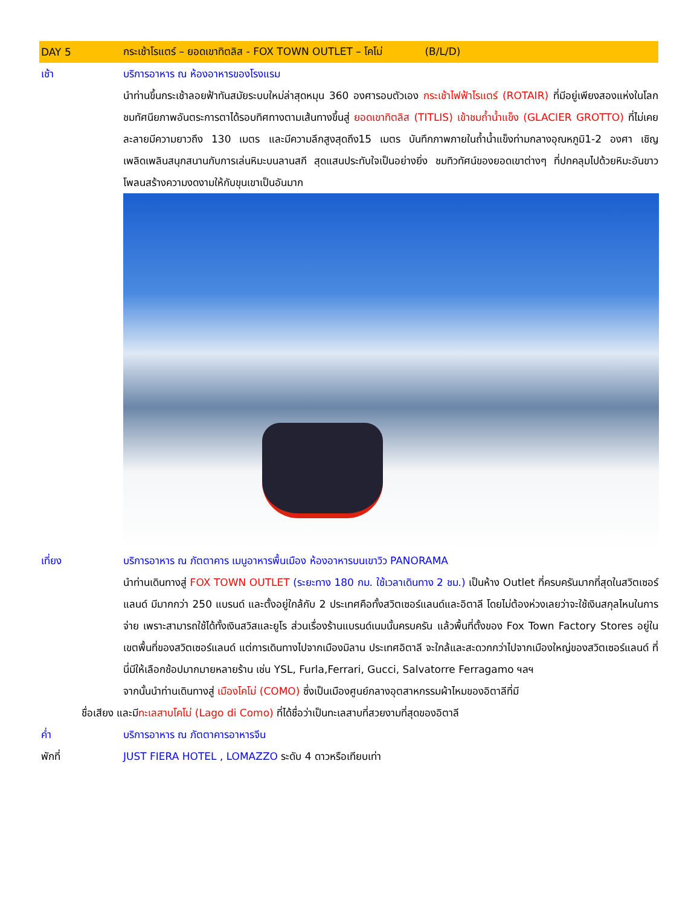DAY 5
กระเช้าโรแตร์ – ยอดเขาทิตลิส - FOX TOWN OUTLET – โคโม่ (B/L/D)
เช้า บริการอาหาร ณ ห้องอาหารของโรงแรม
นำท่านขึ้นกระเช้าลอยฟ้าทันสมัยระบบใหม่ล่าสุดหมุน 360 องศารอบตัวเอง กระเช้าไฟฟ้าโรแตร์ (ROTAIR) ที่มีอยู่เพียงสองแห่งในโลก ชมทัศนียภาพอันตระการตาได้รอบทิศทางตามเส้นทางขึ้นสู่ ยอดเขาทิตลิส (TITLIS) เข้าชมถ้ำน้ำแข็ง (GLACIER GROTTO) ที่ไม่เคยละลายมีความยาวถึง 130 เมตร และมีความลึกสูงสุดถึง15 เมตร บันทึกภาพภายในถ้ำน้ำแข็งท่ามกลางอุณหภูมิ1-2 องศา เชิญเพลิดเพลินสนุกสนานกับการเล่นหิมะบนลานสกี สุดแสนประทับใจเป็นอย่างยิ่ง ชมทิวทัศน์ของยอดเขาต่างๆ ที่ปกคลุมไปด้วยหิมะอันขาวโพลนสร้างความงดงามให้กับขุนเขาเป็นอันมาก
เที่ยง บริการอาหาร ณ ภัตตาคาร เมนูอาหารพื้นเมือง ห้องอาหารบนเขาวิว PANORAMA
นำท่านเดินทางสู่ FOX TOWN OUTLET (ระยะทาง 180 กม. ใช้เวลาเดินทาง 2 ชม.) เป็นห้าง Outlet ที่ครบครันมากที่สุดในสวิตเซอร์แลนด์ มีมากกว่า 250 แบรนด์ และตั้งอยู่ใกล้กับ 2 ประเทศคือทั้งสวิตเซอร์แลนด์และอิตาลี โดยไม่ต้องห่วงเลยว่าจะใช้เงินสกุลไหนในการจ่าย เพราะสามารถใช้ได้ทั้งเงินสวิสและยูโร ส่วนเรื่องร้านแบรนด์เนมนั้นครบครัน แล้วพื้นที่ตั้งของ Fox Town Factory Stores อยู่ในเขตพื้นที่ของสวิตเซอร์แลนด์ แต่การเดินทางไปจากเมืองมิลาน ประเทศอิตาลี จะใกล้และสะดวกกว่าไปจากเมืองใหญ่ของสวิตเซอร์แลนด์ ที่นี่มีให้เลือกช้อปมากมายหลายร้าน เช่น YSL, Furla,Ferrari, Gucci, Salvatorre Ferragamo ฯลฯ
จากนั้นนำท่านเดินทางสู่ เมืองโคโม่ (COMO) ซึ่งเป็นเมืองศูนย์กลางอุตสาหกรรมผ้าไหมของอิตาลีที่มี
ชื่อเสียง และมีทะเลสาบโคโม่ (Lago di Como) ที่ได้ชื่อว่าเป็นทะเลสาบที่สวยงามที่สุดของอิตาลี
ค่ำ บริการอาหาร ณ ภัตตาคารอาหารจีน
พักที่ JUST FIERA HOTEL , LOMAZZO ระดับ 4 ดาวหรือเทียบเท่า